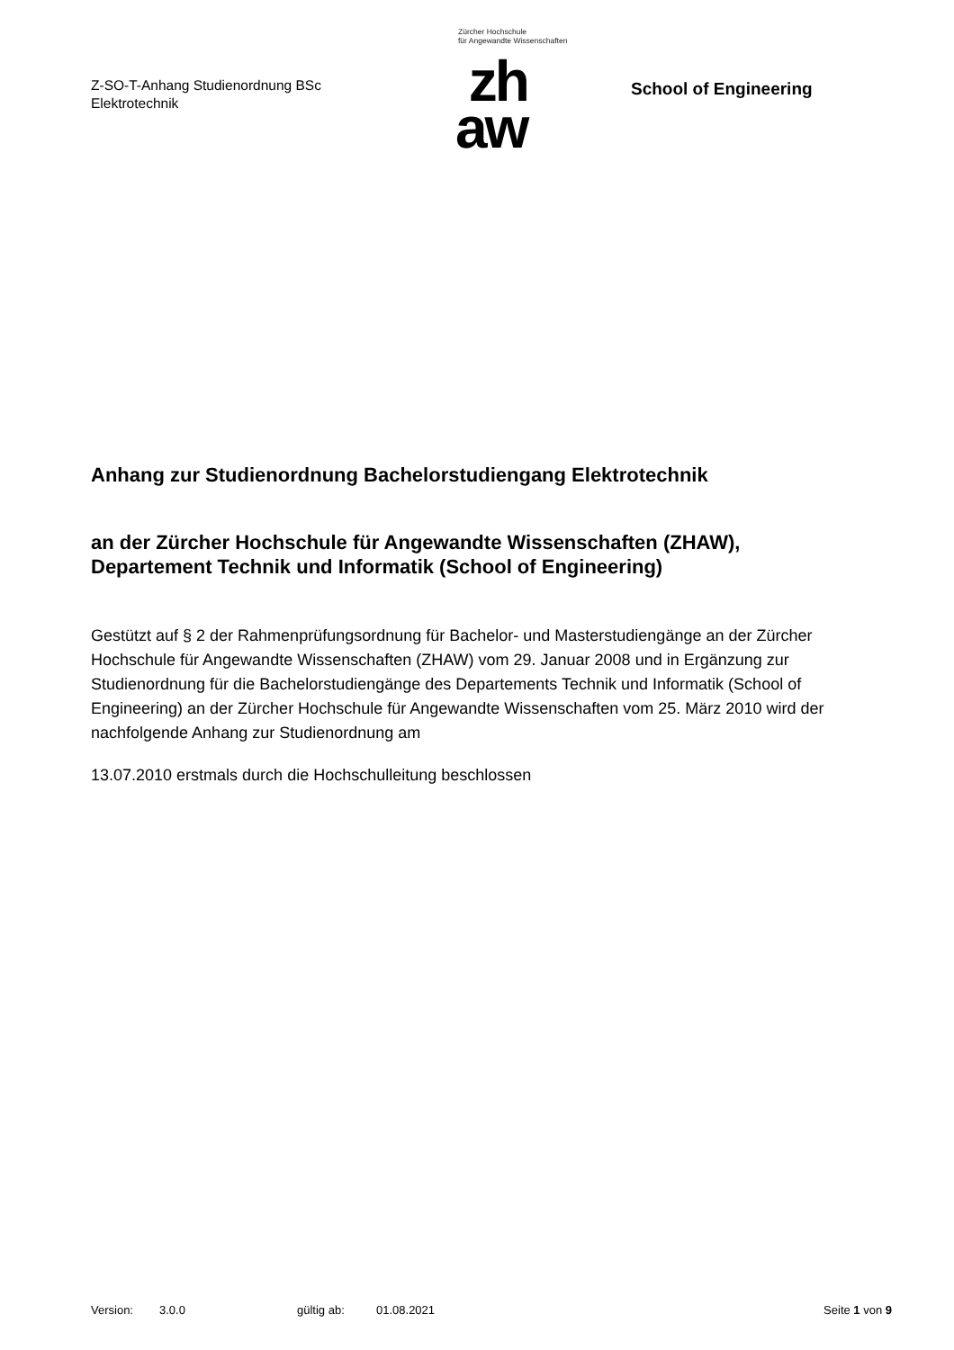Z-SO-T-Anhang Studienordnung BSc
Elektrotechnik
Zürcher Hochschule
für Angewandte Wissenschaften
zh
aw
School of Engineering
Anhang zur Studienordnung Bachelorstudiengang Elektrotechnik
an der Zürcher Hochschule für Angewandte Wissenschaften (ZHAW),
Departement Technik und Informatik (School of Engineering)
Gestützt auf § 2 der Rahmenprüfungsordnung für Bachelor- und Masterstudiengänge an der Zürcher Hochschule für Angewandte Wissenschaften (ZHAW) vom 29. Januar 2008 und in Ergänzung zur Studienordnung für die Bachelorstudiengänge des Departements Technik und Informatik (School of Engineering) an der Zürcher Hochschule für Angewandte Wissenschaften vom 25. März 2010 wird der nachfolgende Anhang zur Studienordnung am
13.07.2010 erstmals durch die Hochschulleitung beschlossen
Version: 3.0.0 gültig ab: 01.08.2021 Seite 1 von 9